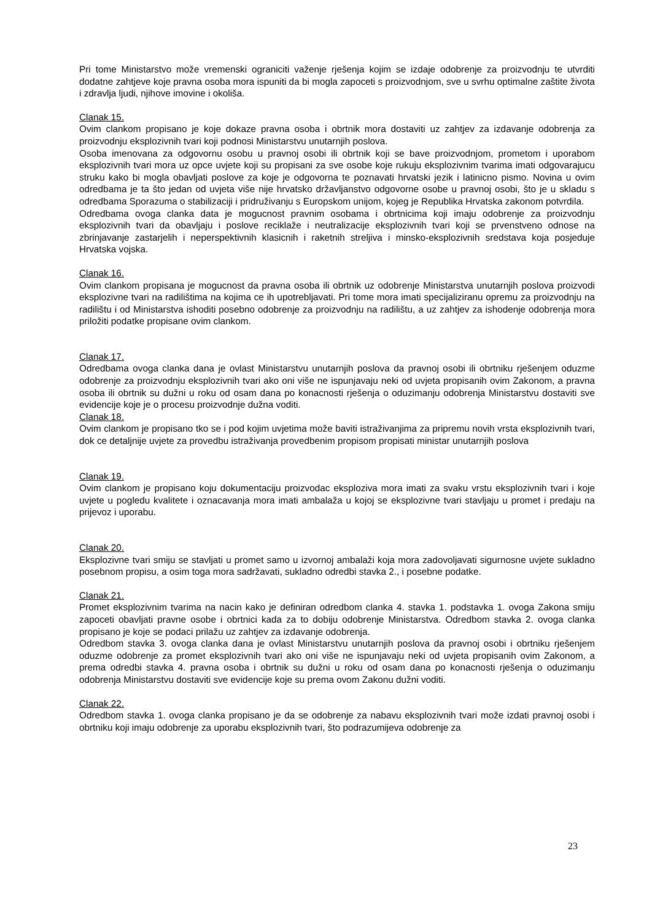Pri tome Ministarstvo može vremenski ograniciti važenje rješenja kojim se izdaje odobrenje za proizvodnju te utvrditi dodatne zahtjeve koje pravna osoba mora ispuniti da bi mogla zapoceti s proizvodnjom, sve u svrhu optimalne zaštite života i zdravlja ljudi, njihove imovine i okoliša.
Clanak 15.
Ovim clankom propisano je koje dokaze pravna osoba i obrtnik mora dostaviti uz zahtjev za izdavanje odobrenja za proizvodnju eksplozivnih tvari koji podnosi Ministarstvu unutarnjih poslova.
Osoba imenovana za odgovornu osobu u pravnoj osobi ili obrtnik koji se bave proizvodnjom, prometom i uporabom eksplozivnih tvari mora uz opce uvjete koji su propisani za sve osobe koje rukuju eksplozivnim tvarima imati odgovarajucu struku kako bi mogla obavljati poslove za koje je odgovorna te poznavati hrvatski jezik i latinicno pismo. Novina u ovim odredbama je ta što jedan od uvjeta više nije hrvatsko državljanstvo odgovorne osobe u pravnoj osobi, što je u skladu s odredbama Sporazuma o stabilizaciji i pridruživanju s Europskom unijom, kojeg je Republika Hrvatska zakonom potvrdila.
Odredbama ovoga clanka data je mogucnost pravnim osobama i obrtnicima koji imaju odobrenje za proizvodnju eksplozivnih tvari da obavljaju i poslove reciklaže i neutralizacije eksplozivnih tvari koji se prvenstveno odnose na zbrinjavanje zastarjelih i neperspektivnih klasicnih i raketnih streljiva i minsko-eksplozivnih sredstava koja posjeduje Hrvatska vojska.
Clanak 16.
Ovim clankom propisana je mogucnost da pravna osoba ili obrtnik uz odobrenje Ministarstva unutarnjih poslova proizvodi eksplozivne tvari na radilištima na kojima ce ih upotrebljavati. Pri tome mora imati specijaliziranu opremu za proizvodnju na radilištu i od Ministarstva ishoditi posebno odobrenje za proizvodnju na radilištu, a uz zahtjev za ishodenje odobrenja mora priložiti podatke propisane ovim clankom.
Clanak 17.
Odredbama ovoga clanka dana je ovlast Ministarstvu unutarnjih poslova da pravnoj osobi ili obrtniku rješenjem oduzme odobrenje za proizvodnju eksplozivnih tvari ako oni više ne ispunjavaju neki od uvjeta propisanih ovim Zakonom, a pravna osoba ili obrtnik su dužni u roku od osam dana po konacnosti rješenja o oduzimanju odobrenja Ministarstvu dostaviti sve evidencije koje je o procesu proizvodnje dužna voditi.
Clanak 18.
Ovim clankom je propisano tko se i pod kojim uvjetima može baviti istraživanjima za pripremu novih vrsta eksplozivnih tvari, dok ce detaljnije uvjete za provedbu istraživanja provedbenim propisom propisati ministar unutarnjih poslova
Clanak 19.
Ovim clankom je propisano koju dokumentaciju proizvodac eksploziva mora imati za svaku vrstu eksplozivnih tvari i koje uvjete u pogledu kvalitete i oznacavanja mora imati ambalaža u kojoj se eksplozivne tvari stavljaju u promet i predaju na prijevoz i uporabu.
Clanak 20.
Eksplozivne tvari smiju se stavljati u promet samo u izvornoj ambalaži koja mora zadovoljavati sigurnosne uvjete sukladno posebnom propisu, a osim toga mora sadržavati, sukladno odredbi stavka 2., i posebne podatke.
Clanak 21.
Promet eksplozivnim tvarima na nacin kako je definiran odredbom clanka 4. stavka 1. podstavka 1. ovoga Zakona smiju zapoceti obavljati pravne osobe i obrtnici kada za to dobiju odobrenje Ministarstva. Odredbom stavka 2. ovoga clanka propisano je koje se podaci prilažu uz zahtjev za izdavanje odobrenja.
Odredbom stavka 3. ovoga clanka dana je ovlast Ministarstvu unutarnjih poslova da pravnoj osobi i obrtniku rješenjem oduzme odobrenje za promet eksplozivnih tvari ako oni više ne ispunjavaju neki od uvjeta propisanih ovim Zakonom, a prema odredbi stavka 4. pravna osoba i obrtnik su dužni u roku od osam dana po konacnosti rješenja o oduzimanju odobrenja Ministarstvu dostaviti sve evidencije koje su prema ovom Zakonu dužni voditi.
Clanak 22.
Odredbom stavka 1. ovoga clanka propisano je da se odobrenje za nabavu eksplozivnih tvari može izdati pravnoj osobi i obrtniku koji imaju odobrenje za uporabu eksplozivnih tvari, što podrazumijeva odobrenje za
23